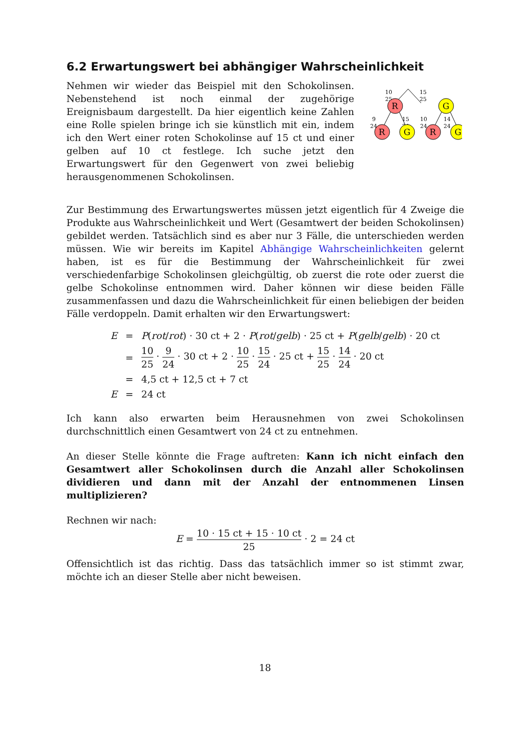6.2 Erwartungswert bei abhängiger Wahrscheinlichkeit
Nehmen wir wieder das Beispiel mit den Schokolinsen. Nebenstehend ist noch einmal der zugehörige Ereignisbaum dargestellt. Da hier eigentlich keine Zahlen eine Rolle spielen bringe ich sie künstlich mit ein, indem ich den Wert einer roten Schokolinse auf 15 ct und einer gelben auf 10 ct festlege. Ich suche jetzt den Erwartungswert für den Gegenwert von zwei beliebig herausgenommenen Schokolinsen.
10
25
15
25
9
24
15
24
10
24
14
24
R
G
R
G
R
G
Zur Bestimmung des Erwartungswertes müssen jetzt eigentlich für 4 Zweige die Produkte aus Wahrscheinlichkeit und Wert (Gesamtwert der beiden Schokolinsen) gebildet werden. Tatsächlich sind es aber nur 3 Fälle, die unterschieden werden müssen. Wie wir bereits im Kapitel Abhängige Wahrscheinlichkeiten gelernt haben, ist es für die Bestimmung der Wahrscheinlichkeit für zwei verschiedenfarbige Schokolinsen gleichgültig, ob zuerst die rote oder zuerst die gelbe Schokolinse entnommen wird. Daher können wir diese beiden Fälle zusammenfassen und dazu die Wahrscheinlichkeit für einen beliebigen der beiden Fälle verdoppeln. Damit erhalten wir den Erwartungswert:
| E | = | P ( rot / rot ) · 30 ct + 2 · P ( rot / gelb ) · 25 ct + P ( gelb / gelb ) · 20 ct |
| | = | 10 25 · 9 24 · 30 ct + 2 · 10 25 · 15 24 · 25 ct + 15 25 · 14 24 · 20 ct |
| | = | 4,5 ct + 12,5 ct + 7 ct |
| E | = | 24 ct |
Ich kann also erwarten beim Herausnehmen von zwei Schokolinsen durchschnittlich einen Gesamtwert von 24 ct zu entnehmen.
An dieser Stelle könnte die Frage auftreten: Kann ich nicht einfach den Gesamtwert aller Schokolinsen durch die Anzahl aller Schokolinsen dividieren und dann mit der Anzahl der entnommenen Linsen multiplizieren?
Rechnen wir nach:
E = 10 · 15 ct + 15 · 10 ct 25 · 2 = 24 ct
Offensichtlich ist das richtig. Dass das tatsächlich immer so ist stimmt zwar, möchte ich an dieser Stelle aber nicht beweisen.
18